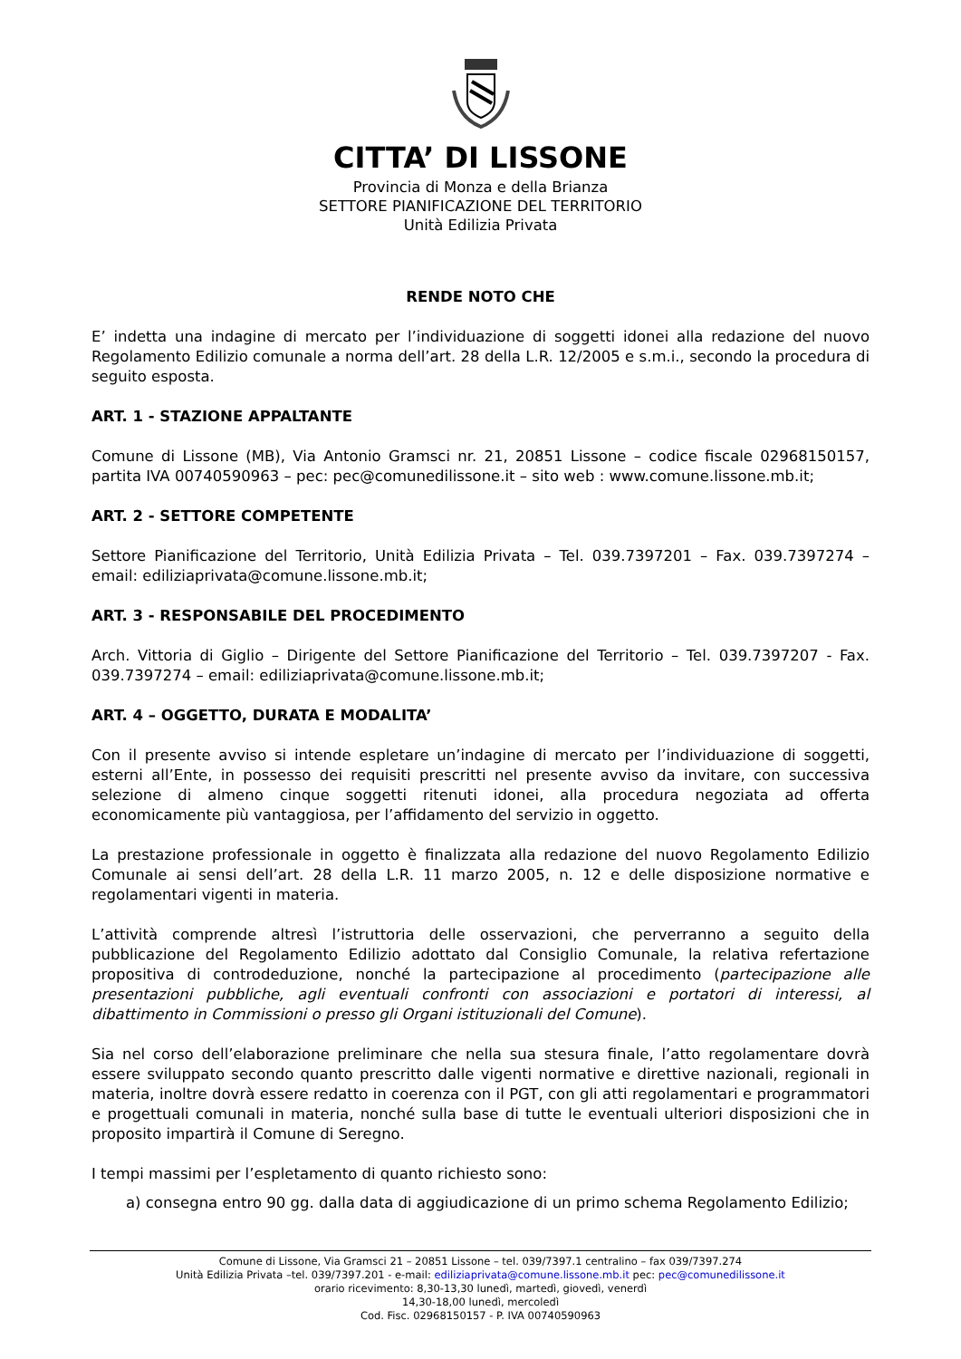CITTA’ DI LISSONE
Provincia di Monza e della Brianza
SETTORE PIANIFICAZIONE DEL TERRITORIO
Unità Edilizia Privata
RENDE NOTO CHE
E’ indetta una indagine di mercato per l’individuazione di soggetti idonei alla redazione del nuovo Regolamento Edilizio comunale a norma dell’art. 28 della L.R. 12/2005 e s.m.i., secondo la procedura di seguito esposta.
ART. 1 - STAZIONE APPALTANTE
Comune di Lissone (MB), Via Antonio Gramsci nr. 21, 20851 Lissone – codice fiscale 02968150157, partita IVA 00740590963 – pec: pec@comunedilissone.it – sito web : www.comune.lissone.mb.it;
ART. 2 - SETTORE COMPETENTE
Settore Pianificazione del Territorio, Unità Edilizia Privata – Tel. 039.7397201 – Fax. 039.7397274 – email: ediliziaprivata@comune.lissone.mb.it;
ART. 3 - RESPONSABILE DEL PROCEDIMENTO
Arch. Vittoria di Giglio – Dirigente del Settore Pianificazione del Territorio – Tel. 039.7397207 - Fax. 039.7397274 – email: ediliziaprivata@comune.lissone.mb.it;
ART. 4 – OGGETTO, DURATA E MODALITA’
Con il presente avviso si intende espletare un’indagine di mercato per l’individuazione di soggetti, esterni all’Ente, in possesso dei requisiti prescritti nel presente avviso da invitare, con successiva selezione di almeno cinque soggetti ritenuti idonei, alla procedura negoziata ad offerta economicamente più vantaggiosa, per l’affidamento del servizio in oggetto.
La prestazione professionale in oggetto è finalizzata alla redazione del nuovo Regolamento Edilizio Comunale ai sensi dell’art. 28 della L.R. 11 marzo 2005, n. 12 e delle disposizione normative e regolamentari vigenti in materia.
L’attività comprende altresì l’istruttoria delle osservazioni, che perverranno a seguito della pubblicazione del Regolamento Edilizio adottato dal Consiglio Comunale, la relativa refertazione propositiva di controdeduzione, nonché la partecipazione al procedimento (partecipazione alle presentazioni pubbliche, agli eventuali confronti con associazioni e portatori di interessi, al dibattimento in Commissioni o presso gli Organi istituzionali del Comune).
Sia nel corso dell’elaborazione preliminare che nella sua stesura finale, l’atto regolamentare dovrà essere sviluppato secondo quanto prescritto dalle vigenti normative e direttive nazionali, regionali in materia, inoltre dovrà essere redatto in coerenza con il PGT, con gli atti regolamentari e programmatori e progettuali comunali in materia, nonché sulla base di tutte le eventuali ulteriori disposizioni che in proposito impartirà il Comune di Seregno.
I tempi massimi per l’espletamento di quanto richiesto sono:
a) consegna entro 90 gg. dalla data di aggiudicazione di un primo schema Regolamento Edilizio;
Comune di Lissone, Via Gramsci 21 – 20851 Lissone – tel. 039/7397.1 centralino – fax 039/7397.274
Unità Edilizia Privata –tel. 039/7397.201 - e-mail: ediliziaprivata@comune.lissone.mb.it pec: pec@comunedilissone.it
orario ricevimento: 8,30-13,30 lunedì, martedì, giovedì, venerdì
14,30-18,00 lunedì, mercoledì
Cod. Fisc. 02968150157 - P. IVA 00740590963